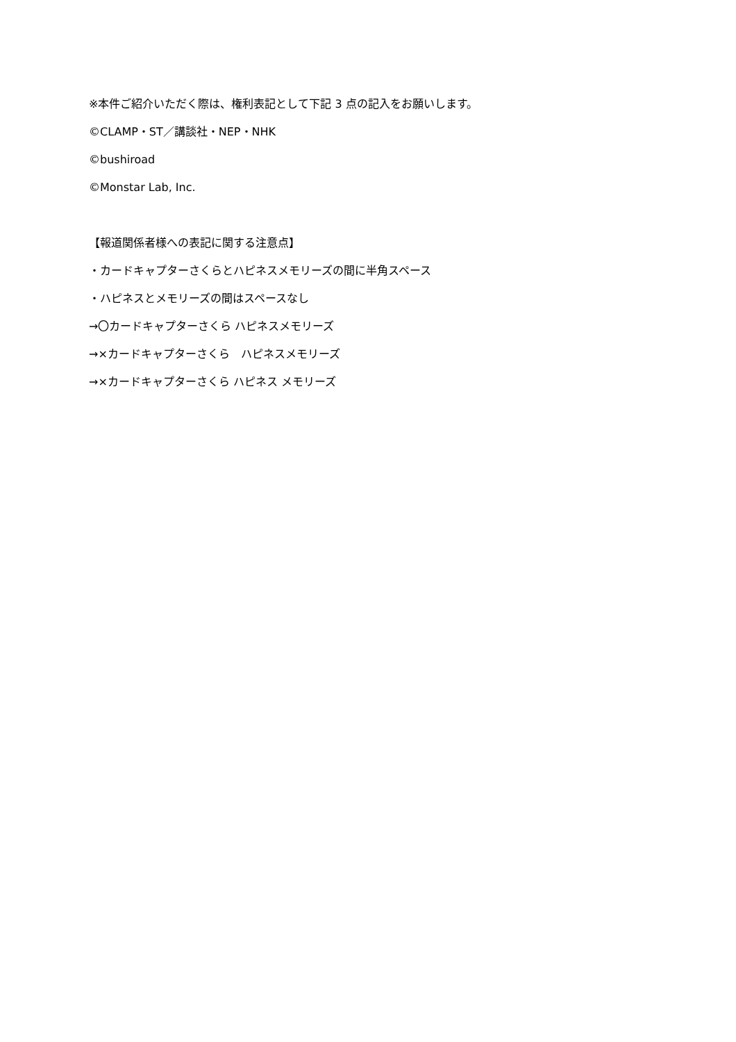※本件ご紹介いただく際は、権利表記として下記 3 点の記入をお願いします。
©CLAMP・ST／講談社・NEP・NHK
©bushiroad
©Monstar Lab, Inc.
【報道関係者様への表記に関する注意点】
・カードキャプターさくらとハピネスメモリーズの間に半角スペース
・ハピネスとメモリーズの間はスペースなし
→〇カードキャプターさくら ハピネスメモリーズ
→×カードキャプターさくら　ハピネスメモリーズ
→×カードキャプターさくら ハピネス メモリーズ